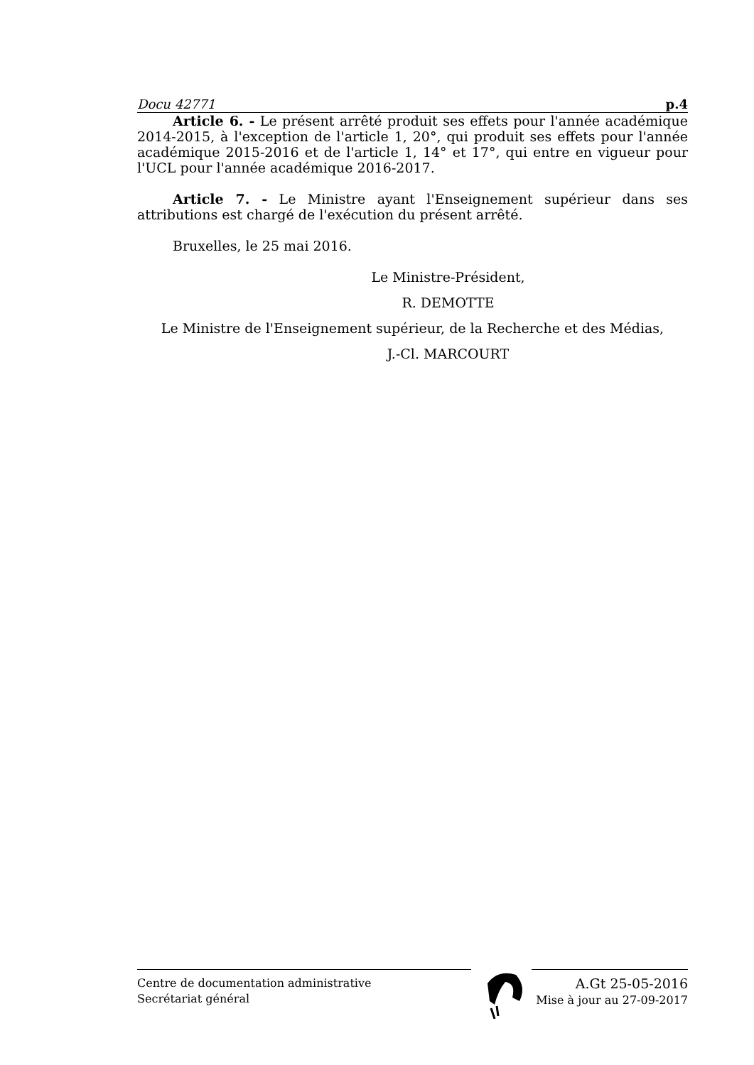Docu 42771 p.4
Article 6. - Le présent arrêté produit ses effets pour l'année académique 2014-2015, à l'exception de l'article 1, 20°, qui produit ses effets pour l'année académique 2015-2016 et de l'article 1, 14° et 17°, qui entre en vigueur pour l'UCL pour l'année académique 2016-2017.
Article 7. - Le Ministre ayant l'Enseignement supérieur dans ses attributions est chargé de l'exécution du présent arrêté.
Bruxelles, le 25 mai 2016.
Le Ministre-Président,
R. DEMOTTE
Le Ministre de l'Enseignement supérieur, de la Recherche et des Médias,
J.-Cl. MARCOURT
Centre de documentation administrative
Secrétariat général
A.Gt 25-05-2016
Mise à jour au 27-09-2017